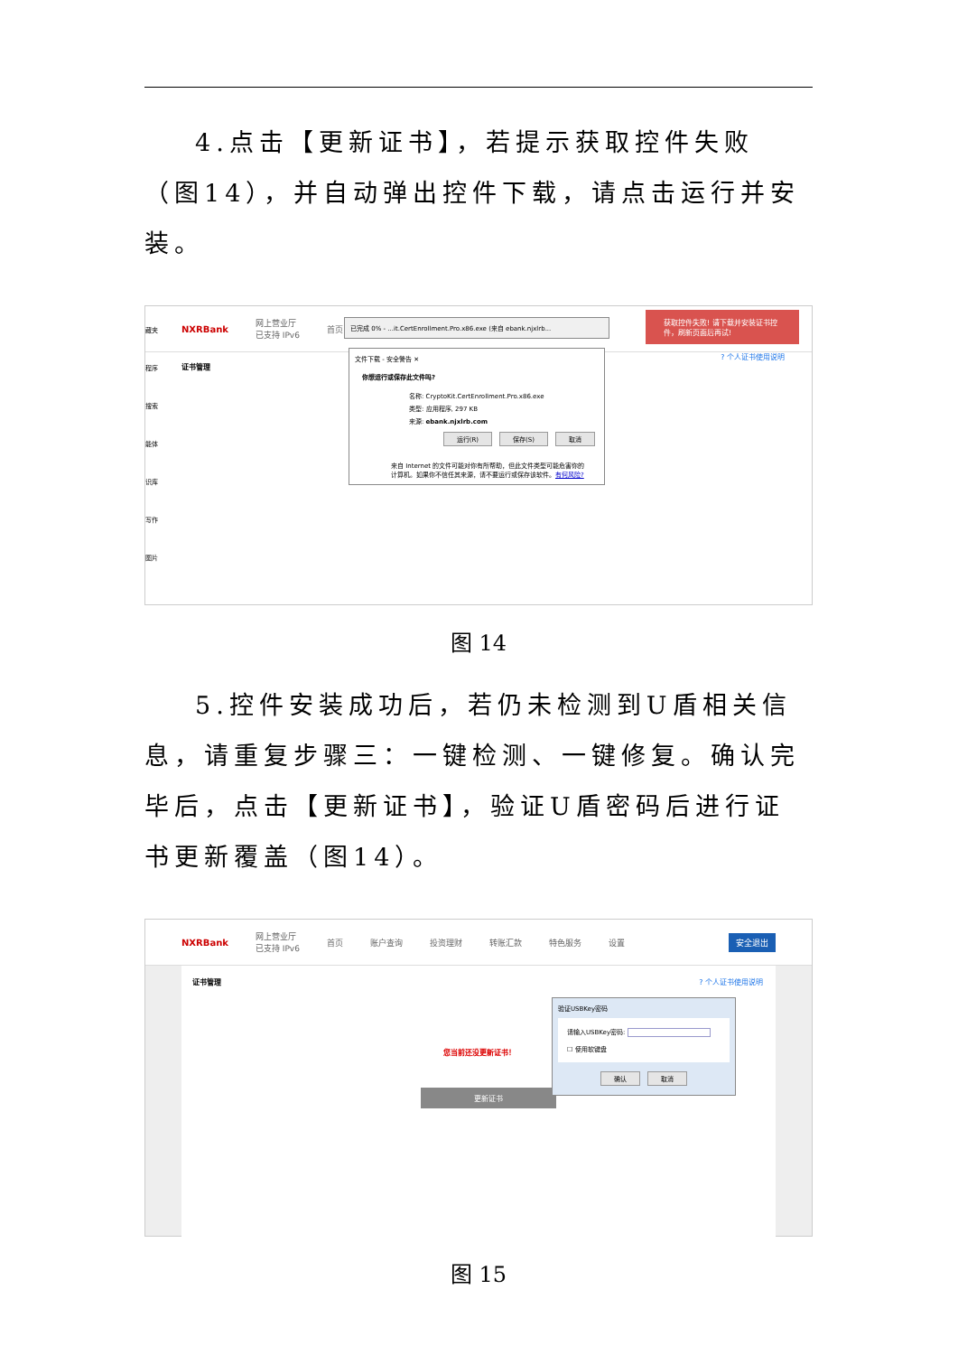4.点击【更新证书】，若提示获取控件失败（图14），并自动弹出控件下载，请点击运行并安装。
NXRBank 网上营业厅
已支持 IPv6 首页
证书管理
藏夹
程序
搜索
能体
识库
写作
图片
获取控件失败! 请下载并安装证书控件，刷新页面后再试!
? 个人证书使用说明
已完成 0% - ...it.CertEnrollment.Pro.x86.exe (来自 ebank.njxlrb...
文件下载 - 安全警告 ✕
你想运行或保存此文件吗?
名称: CryptoKit.CertEnrollment.Pro.x86.exe
类型: 应用程序, 297 KB
来源: ebank.njxlrb.com
运行(R) 保存(S) 取消
来自 Internet 的文件可能对你有所帮助，但此文件类型可能危害你的计算机。如果你不信任其来源，请不要运行或保存该软件。有何风险?
图 14
5.控件安装成功后，若仍未检测到U盾相关信息，请重复步骤三：一键检测、一键修复。确认完毕后，点击【更新证书】，验证U盾密码后进行证书更新覆盖（图14）。
NXRBank 网上营业厅
已支持 IPv6 首页 账户查询 投资理财 转账汇款 特色服务 设置 安全退出
证书管理
? 个人证书使用说明
您当前还没更新证书！
更新证书
验证USBKey密码
请输入USBKey密码:
☐ 使用软键盘
确认 取消
图 15